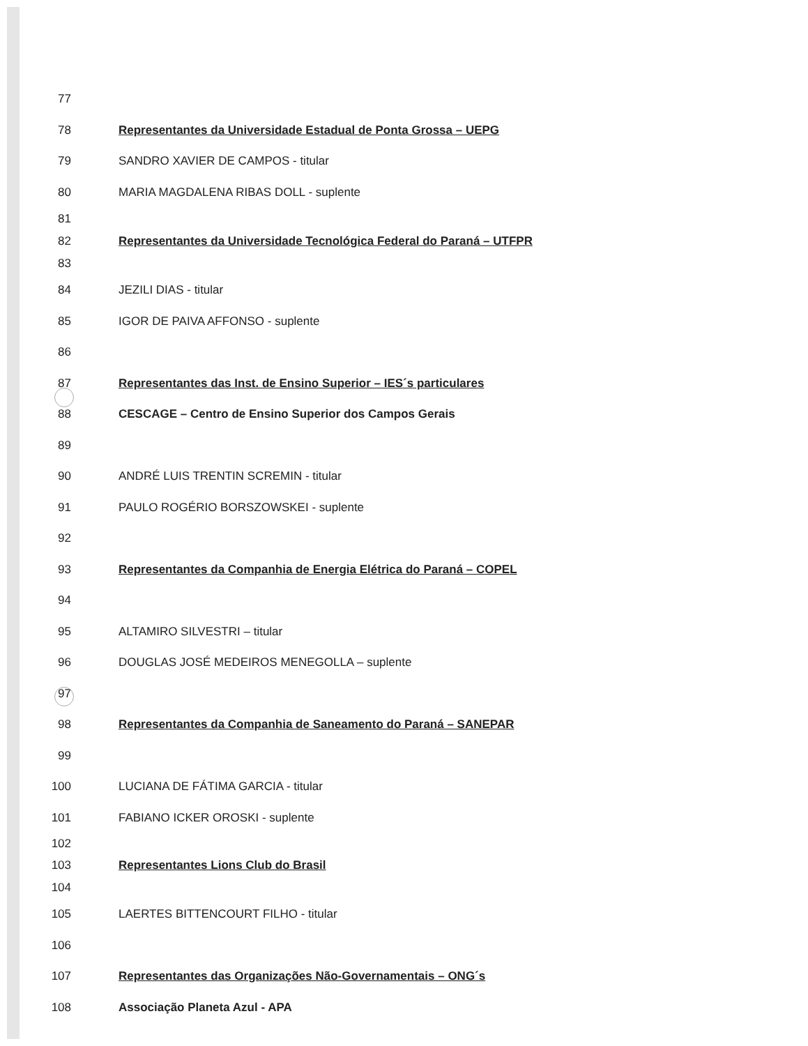77
78 Representantes da Universidade Estadual de Ponta Grossa – UEPG
79 SANDRO XAVIER DE CAMPOS - titular
80 MARIA MAGDALENA RIBAS DOLL - suplente
81
82 Representantes da Universidade Tecnológica Federal do Paraná – UTFPR
83
84 JEZILI DIAS - titular
85 IGOR DE PAIVA AFFONSO - suplente
86
87 Representantes das Inst. de Ensino Superior – IES´s particulares
88 CESCAGE – Centro de Ensino Superior dos Campos Gerais
89
90 ANDRÉ LUIS TRENTIN SCREMIN - titular
91 PAULO ROGÉRIO BORSZOWSKEI - suplente
92
93 Representantes da Companhia de Energia Elétrica do Paraná – COPEL
94
95 ALTAMIRO SILVESTRI – titular
96 DOUGLAS JOSÉ MEDEIROS MENEGOLLA – suplente
97
98 Representantes da Companhia de Saneamento do Paraná – SANEPAR
99
100 LUCIANA DE FÁTIMA GARCIA - titular
101 FABIANO ICKER OROSKI - suplente
102
103 Representantes Lions Club do Brasil
104
105 LAERTES BITTENCOURT FILHO - titular
106
107 Representantes das Organizações Não-Governamentais – ONG´s
108 Associação Planeta Azul - APA